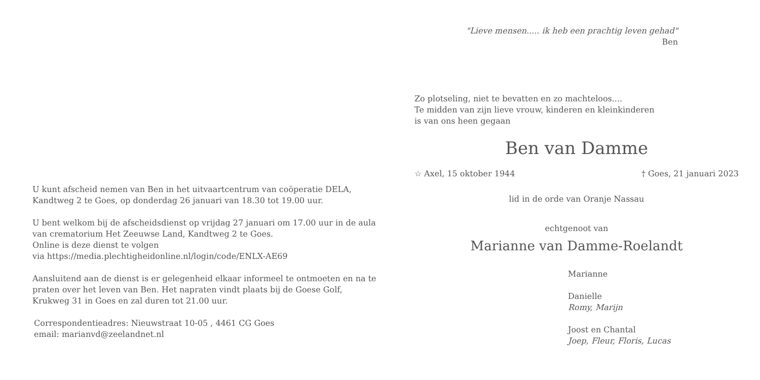U kunt afscheid nemen van Ben in het uitvaartcentrum van coöperatie DELA, Kandtweg 2 te Goes, op donderdag 26 januari van 18.30 tot 19.00 uur.
U bent welkom bij de afscheidsdienst op vrijdag 27 januari om 17.00 uur in de aula van crematorium Het Zeeuwse Land, Kandtweg 2 te Goes.
Online is deze dienst te volgen
via https://media.plechtigheidonline.nl/login/code/ENLX-AE69
Aansluitend aan de dienst is er gelegenheid elkaar informeel te ontmoeten en na te praten over het leven van Ben. Het napraten vindt plaats bij de Goese Golf, Krukweg 31 in Goes en zal duren tot 21.00 uur.
Correspondentieadres: Nieuwstraat 10-05 , 4461 CG Goes
email: marianvd@zeelandnet.nl
"Lieve mensen..... ik heb een prachtig leven gehad"
Ben
Zo plotseling, niet te bevatten en zo machteloos....
Te midden van zijn lieve vrouw, kinderen en kleinkinderen
is van ons heen gegaan
Ben van Damme
☆ Axel, 15 oktober 1944 † Goes, 21 januari 2023
lid in de orde van Oranje Nassau
echtgenoot van
Marianne van Damme-Roelandt
Marianne
Danielle
Romy, Marijn
Joost en Chantal
Joep, Fleur, Floris, Lucas